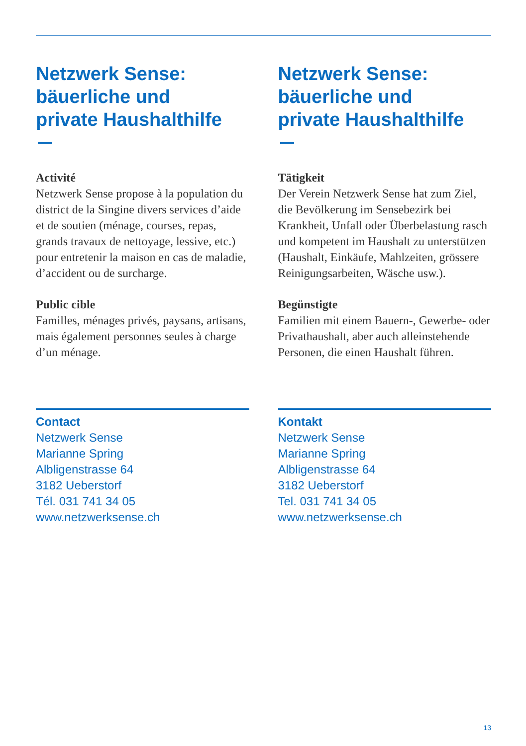Netzwerk Sense:
bäuerliche und
private Haushalthilfe
Activité
Netzwerk Sense propose à la population du district de la Singine divers services d’aide et de soutien (ménage, courses, repas, grands travaux de nettoyage, lessive, etc.) pour entretenir la maison en cas de maladie, d’accident ou de surcharge.
Public cible
Familles, ménages privés, paysans, artisans, mais également personnes seules à charge d’un ménage.
Contact
Netzwerk Sense
Marianne Spring
Albligenstrasse 64
3182 Ueberstorf
Tél. 031 741 34 05
www.netzwerksense.ch
Netzwerk Sense:
bäuerliche und
private Haushalthilfe
Tätigkeit
Der Verein Netzwerk Sense hat zum Ziel, die Bevölkerung im Sensebezirk bei Krankheit, Unfall oder Überbelastung rasch und kompetent im Haushalt zu unterstützen (Haushalt, Einkäufe, Mahlzeiten, grössere Reinigungsarbeiten, Wäsche usw.).
Begünstigte
Familien mit einem Bauern-, Gewerbe- oder Privathaushalt, aber auch alleinstehende Personen, die einen Haushalt führen.
Kontakt
Netzwerk Sense
Marianne Spring
Albligenstrasse 64
3182 Ueberstorf
Tel. 031 741 34 05
www.netzwerksense.ch
13